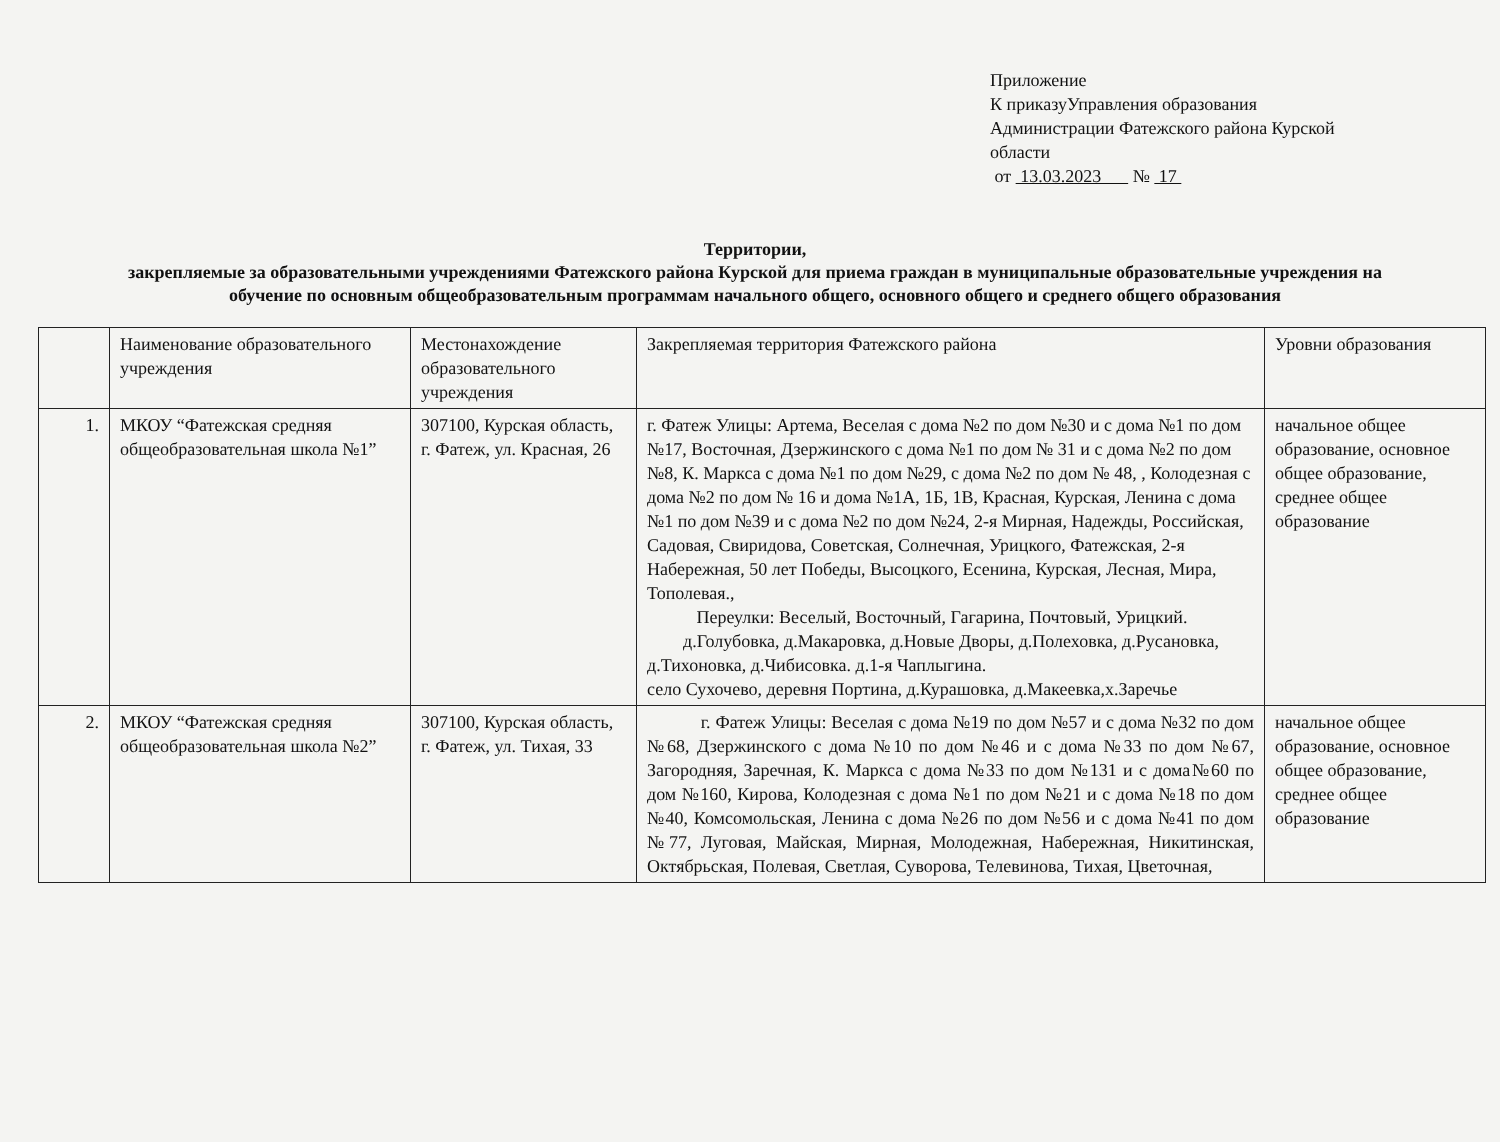Приложение
К приказуУправления образования
Администрации Фатежского района Курской
области
от 13.03.2023 № 17
Территории,
закрепляемые за образовательными учреждениями Фатежского района Курской для приема граждан в муниципальные образовательные учреждения на обучение по основным общеобразовательным программам начального общего, основного общего и среднего общего образования
| | Наименование образовательного учреждения | Местонахождение образовательного учреждения | Закрепляемая территория Фатежского района | Уровни образования |
| 1. | МКОУ “Фатежская средняя общеобразовательная школа №1” | 307100, Курская область, г. Фатеж, ул. Красная, 26 | г. Фатеж Улицы: Артема, Веселая с дома №2 по дом №30 и с дома №1 по дом №17, Восточная, Дзержинского с дома №1 по дом № 31 и с дома №2 по дом №8, К. Маркса с дома №1 по дом №29, с дома №2 по дом № 48, , Колодезная с дома №2 по дом № 16 и дома №1А, 1Б, 1В, Красная, Курская, Ленина с дома №1 по дом №39 и с дома №2 по дом №24, 2-я Мирная, Надежды, Российская, Садовая, Свиридова, Советская, Солнечная, Урицкого, Фатежская, 2-я Набережная, 50 лет Победы, Высоцкого, Есенина, Курская, Лесная, Мира, Тополевая., Переулки: Веселый, Восточный, Гагарина, Почтовый, Урицкий. д.Голубовка, д.Макаровка, д.Новые Дворы, д.Полеховка, д.Русановка, д.Тихоновка, д.Чибисовка. д.1-я Чаплыгина. село Сухочево, деревня Портина, д.Курашовка, д.Макеевка,х.Заречье | начальное общее образование, основное общее образование, среднее общее образование |
| 2. | МКОУ “Фатежская средняя общеобразовательная школа №2” | 307100, Курская область, г. Фатеж, ул. Тихая, 33 | г. Фатеж Улицы: Веселая с дома №19 по дом №57 и с дома №32 по дом №68, Дзержинского с дома №10 по дом №46 и с дома №33 по дом №67, Загородняя, Заречная, К. Маркса с дома №33 по дом №131 и с дома№60 по дом №160, Кирова, Колодезная с дома №1 по дом №21 и с дома №18 по дом №40, Комсомольская, Ленина с дома №26 по дом №56 и с дома №41 по дом №77, Луговая, Майская, Мирная, Молодежная, Набережная, Никитинская, Октябрьская, Полевая, Светлая, Суворова, Телевинова, Тихая, Цветочная, | начальное общее образование, основное общее образование, среднее общее образование |